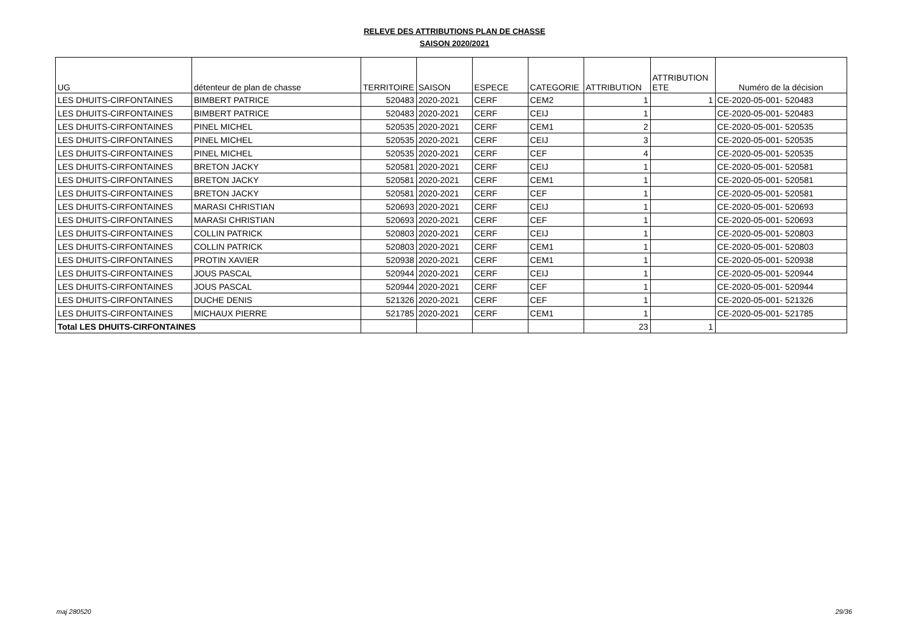RELEVE DES ATTRIBUTIONS PLAN DE CHASSE
SAISON 2020/2021
| UG | détenteur de plan de chasse | TERRITOIRE | SAISON | ESPECE | CATEGORIE | ATTRIBUTION | ATTRIBUTION ETE | Numéro de la décision |
| --- | --- | --- | --- | --- | --- | --- | --- | --- |
| LES DHUITS-CIRFONTAINES | BIMBERT PATRICE | 520483 | 2020-2021 | CERF | CEM2 | 1 | 1 | CE-2020-05-001- 520483 |
| LES DHUITS-CIRFONTAINES | BIMBERT PATRICE | 520483 | 2020-2021 | CERF | CEIJ | 1 | | CE-2020-05-001- 520483 |
| LES DHUITS-CIRFONTAINES | PINEL MICHEL | 520535 | 2020-2021 | CERF | CEM1 | 2 | | CE-2020-05-001- 520535 |
| LES DHUITS-CIRFONTAINES | PINEL MICHEL | 520535 | 2020-2021 | CERF | CEIJ | 3 | | CE-2020-05-001- 520535 |
| LES DHUITS-CIRFONTAINES | PINEL MICHEL | 520535 | 2020-2021 | CERF | CEF | 4 | | CE-2020-05-001- 520535 |
| LES DHUITS-CIRFONTAINES | BRETON JACKY | 520581 | 2020-2021 | CERF | CEIJ | 1 | | CE-2020-05-001- 520581 |
| LES DHUITS-CIRFONTAINES | BRETON JACKY | 520581 | 2020-2021 | CERF | CEM1 | 1 | | CE-2020-05-001- 520581 |
| LES DHUITS-CIRFONTAINES | BRETON JACKY | 520581 | 2020-2021 | CERF | CEF | 1 | | CE-2020-05-001- 520581 |
| LES DHUITS-CIRFONTAINES | MARASI CHRISTIAN | 520693 | 2020-2021 | CERF | CEIJ | 1 | | CE-2020-05-001- 520693 |
| LES DHUITS-CIRFONTAINES | MARASI CHRISTIAN | 520693 | 2020-2021 | CERF | CEF | 1 | | CE-2020-05-001- 520693 |
| LES DHUITS-CIRFONTAINES | COLLIN PATRICK | 520803 | 2020-2021 | CERF | CEIJ | 1 | | CE-2020-05-001- 520803 |
| LES DHUITS-CIRFONTAINES | COLLIN PATRICK | 520803 | 2020-2021 | CERF | CEM1 | 1 | | CE-2020-05-001- 520803 |
| LES DHUITS-CIRFONTAINES | PROTIN XAVIER | 520938 | 2020-2021 | CERF | CEM1 | 1 | | CE-2020-05-001- 520938 |
| LES DHUITS-CIRFONTAINES | JOUS PASCAL | 520944 | 2020-2021 | CERF | CEIJ | 1 | | CE-2020-05-001- 520944 |
| LES DHUITS-CIRFONTAINES | JOUS PASCAL | 520944 | 2020-2021 | CERF | CEF | 1 | | CE-2020-05-001- 520944 |
| LES DHUITS-CIRFONTAINES | DUCHE DENIS | 521326 | 2020-2021 | CERF | CEF | 1 | | CE-2020-05-001- 521326 |
| LES DHUITS-CIRFONTAINES | MICHAUX PIERRE | 521785 | 2020-2021 | CERF | CEM1 | 1 | | CE-2020-05-001- 521785 |
| Total LES DHUITS-CIRFONTAINES | | | | | | 23 | 1 | |
maj 280520 29/36